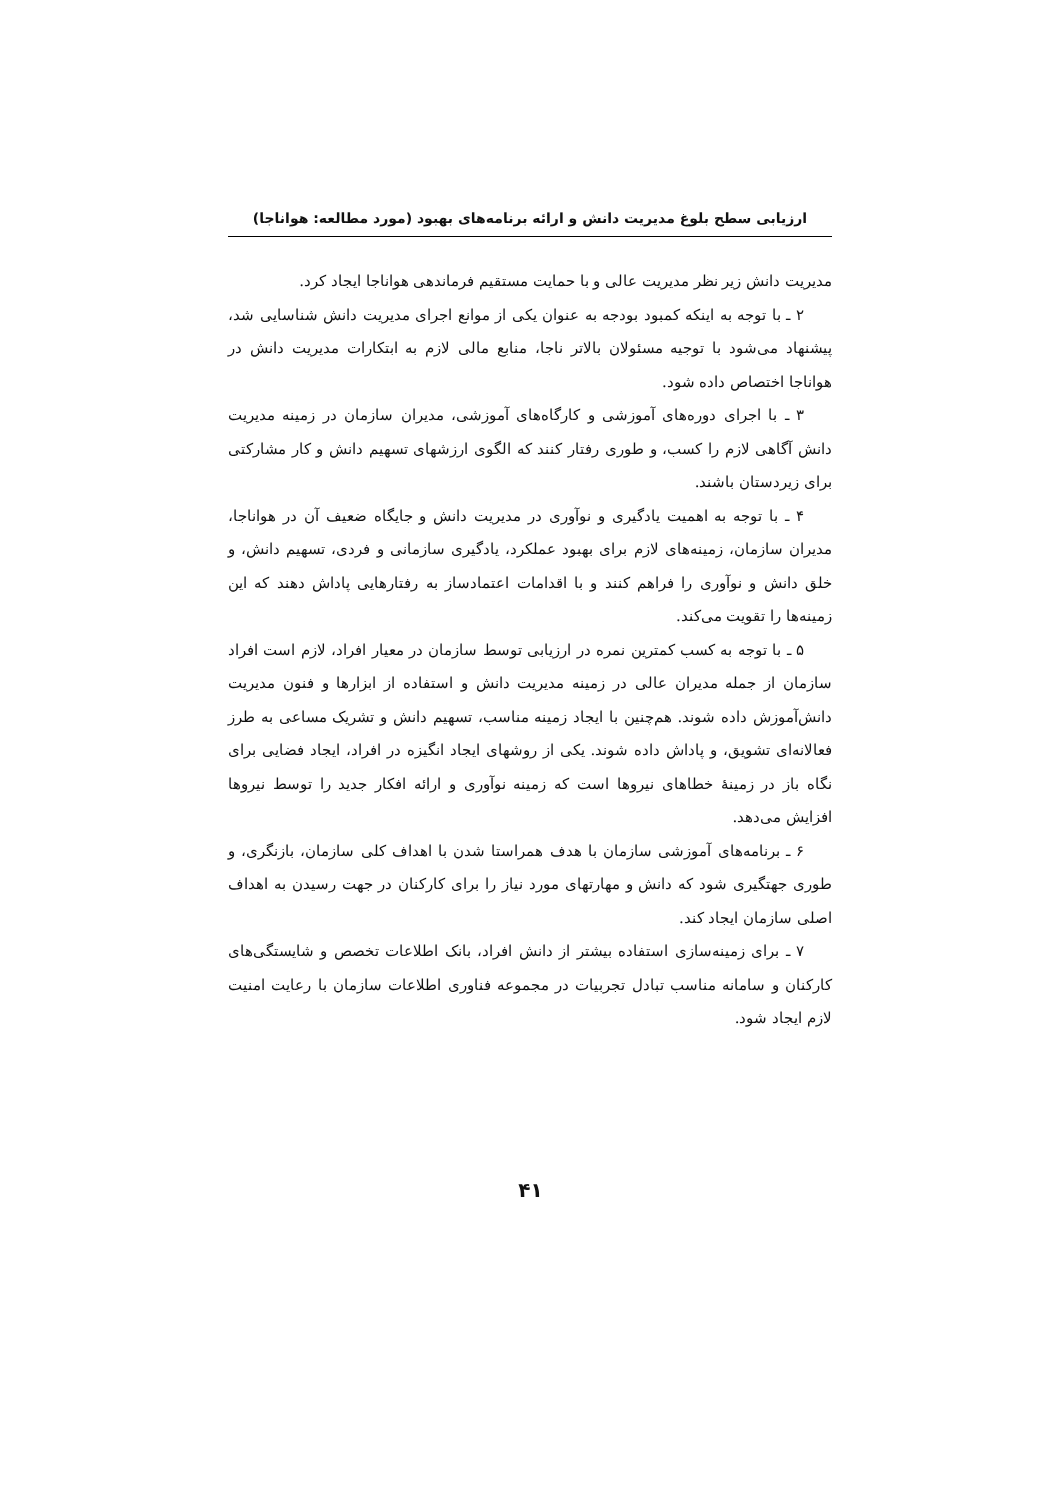ارزیابی سطح بلوغ مدیریت دانش و ارائه برنامه‌های بهبود (مورد مطالعه: هواناجا)
مدیریت دانش زیر نظر مدیریت عالی و با حمایت مستقیم فرماندهی هواناجا ایجاد کرد.
۲ ـ با توجه به اینکه کمبود بودجه به عنوان یکی از موانع اجرای مدیریت دانش شناسایی شد، پیشنهاد می‌شود با توجیه مسئولان بالاتر ناجا، منابع مالی لازم به ابتکارات مدیریت دانش در هواناجا اختصاص داده شود.
۳ ـ با اجرای دوره‌های آموزشی و کارگاه‌های آموزشی، مدیران سازمان در زمینه مدیریت دانش آگاهی لازم را کسب، و طوری رفتار کنند که الگوی ارزشهای تسهیم دانش و کار مشارکتی برای زیردستان باشند.
۴ ـ با توجه به اهمیت یادگیری و نوآوری در مدیریت دانش و جایگاه ضعیف آن در هواناجا، مدیران سازمان، زمینه‌های لازم برای بهبود عملکرد، یادگیری سازمانی و فردی، تسهیم دانش، و خلق دانش و نوآوری را فراهم کنند و با اقدامات اعتمادساز به رفتارهایی پاداش دهند که این زمینه‌ها را تقویت می‌کند.
۵ ـ با توجه به کسب کمترین نمره در ارزیابی توسط سازمان در معیار افراد، لازم است افراد سازمان از جمله مدیران عالی در زمینه مدیریت دانش و استفاده از ابزارها و فنون مدیریت دانش‌آموزش داده شوند. هم‌چنین با ایجاد زمینه مناسب، تسهیم دانش و تشریک مساعی به طرز فعالانه‌ای تشویق، و پاداش داده شوند. یکی از روشهای ایجاد انگیزه در افراد، ایجاد فضایی برای نگاه باز در زمینهٔ خطاهای نیروها است که زمینه نوآوری و ارائه افکار جدید را توسط نیروها افزایش می‌دهد.
۶ ـ برنامه‌های آموزشی سازمان با هدف همراستا شدن با اهداف کلی سازمان، بازنگری، و طوری جهتگیری شود که دانش و مهارتهای مورد نیاز را برای کارکنان در جهت رسیدن به اهداف اصلی سازمان ایجاد کند.
۷ ـ برای زمینه‌سازی استفاده بیشتر از دانش افراد، بانک اطلاعات تخصص و شایستگی‌های کارکنان و سامانه مناسب تبادل تجربیات در مجموعه فناوری اطلاعات سازمان با رعایت امنیت لازم ایجاد شود.
۴۱